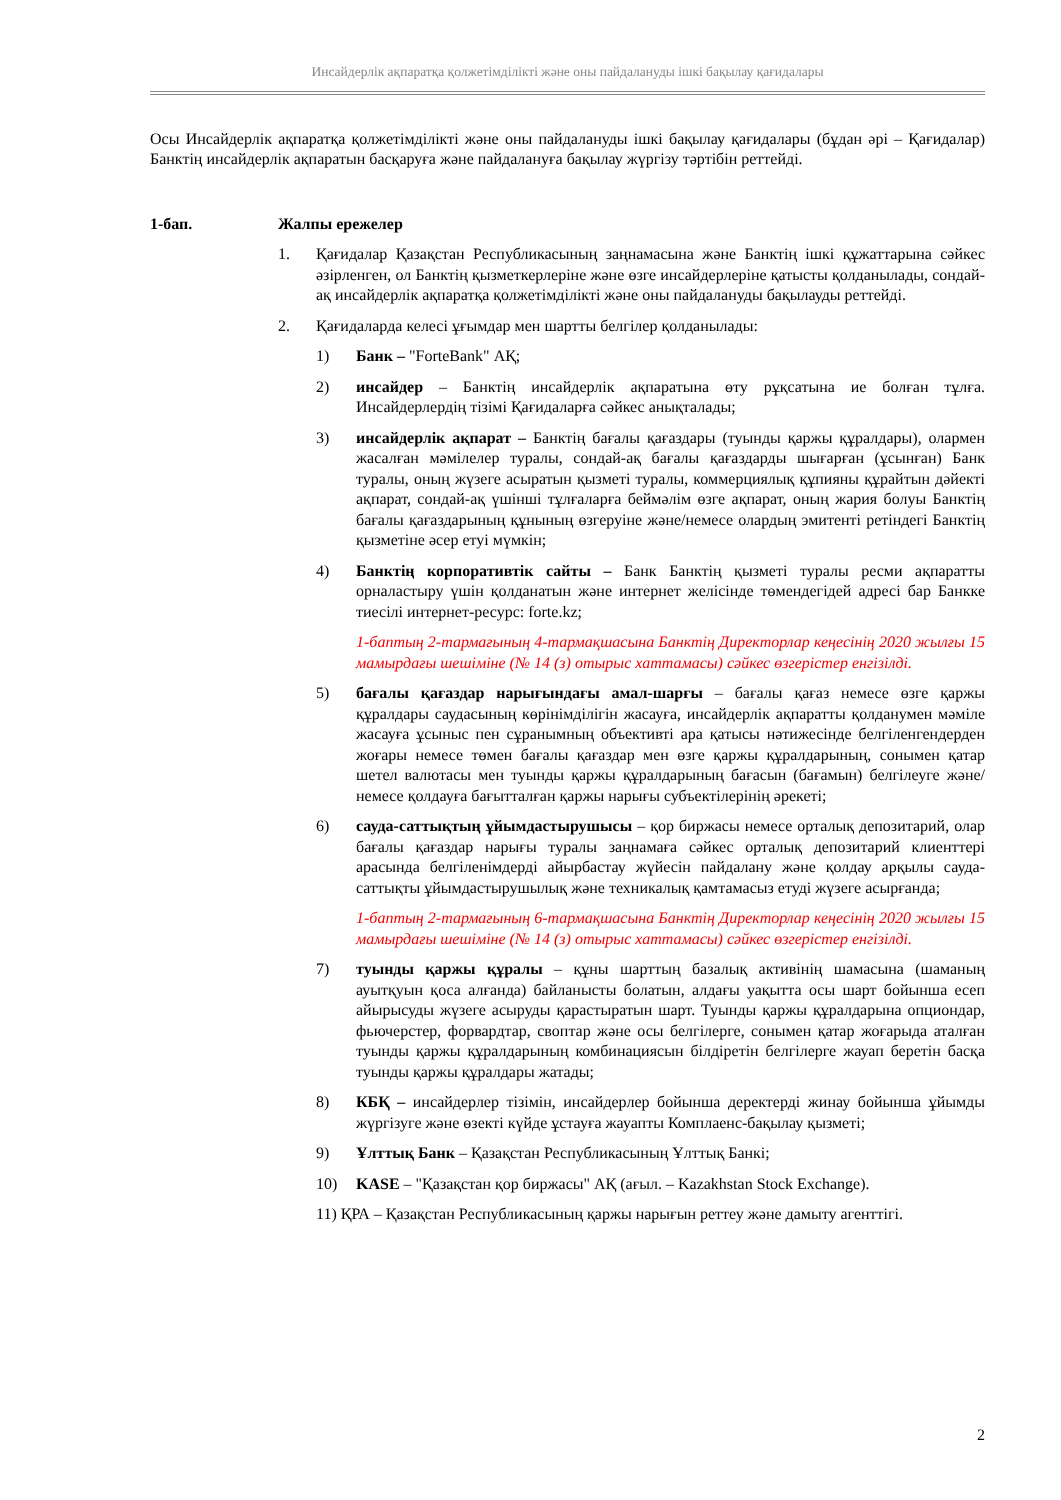Инсайдерлік ақпаратқа қолжетімділікті және оны пайдалануды ішкі бақылау қағидалары
Осы Инсайдерлік ақпаратқа қолжетімділікті және оны пайдалануды ішкі бақылау қағидалары (бұдан әрі – Қағидалар) Банктің инсайдерлік ақпаратын басқаруға және пайдалануға бақылау жүргізу тәртібін реттейді.
1-бап. Жалпы ережелер
1. Қағидалар Қазақстан Республикасының заңнамасына және Банктің ішкі құжаттарына сәйкес әзірленген, ол Банктің қызметкерлеріне және өзге инсайдерлеріне қатысты қолданылады, сондай-ақ инсайдерлік ақпаратқа қолжетімділікті және оны пайдалануды бақылауды реттейді.
2. Қағидаларда келесі ұғымдар мен шартты белгілер қолданылады:
1) Банк – "ForteBank" АҚ;
2) инсайдер – Банктің инсайдерлік ақпаратына өту рұқсатына ие болған тұлға. Инсайдерлердің тізімі Қағидаларға сәйкес анықталады;
3) инсайдерлік ақпарат – Банктің бағалы қағаздары (туынды қаржы құралдары), олармен жасалған мәмілелер туралы, сондай-ақ бағалы қағаздарды шығарған (ұсынған) Банк туралы, оның жүзеге асыратын қызметі туралы, коммерциялық құпияны құрайтын дәйекті ақпарат, сондай-ақ үшінші тұлғаларға беймәлім өзге ақпарат, оның жария болуы Банктің бағалы қағаздарының құнының өзгеруіне және/немесе олардың эмитенті ретіндегі Банктің қызметіне әсер етуі мүмкін;
4) Банктің корпоративтік сайты – Банк Банктің қызметі туралы ресми ақпаратты орналастыру үшін қолданатын және интернет желісінде төмендегідей адресі бар Банкке тиесілі интернет-ресурс: forte.kz;
1-баптың 2-тармағының 4-тармақшасына Банктің Директорлар кеңесінің 2020 жылғы 15 мамырдағы шешіміне (№ 14 (з) отырыс хаттамасы) сәйкес өзгерістер енгізілді.
5) бағалы қағаздар нарығындағы амал-шарғы – бағалы қағаз немесе өзге қаржы құралдары саудасының көрінімділігін жасауға, инсайдерлік ақпаратты қолданумен мәміле жасауға ұсыныс пен сұранымның объективті ара қатысы нәтижесінде белгіленгендерден жоғары немесе төмен бағалы қағаздар мен өзге қаржы құралдарының, сонымен қатар шетел валютасы мен туынды қаржы құралдарының бағасын (бағамын) белгілеуге және/немесе қолдауға бағытталған қаржы нарығы субъектілерінің әрекеті;
6) сауда-саттықтың ұйымдастырушысы – қор биржасы немесе орталық депозитарий, олар бағалы қағаздар нарығы туралы заңнамаға сәйкес орталық депозитарий клиенттері арасында белгіленімдерді айырбастау жүйесін пайдалану және қолдау арқылы сауда-саттықты ұйымдастырушылық және техникалық қамтамасыз етуді жүзеге асырғанда;
1-баптың 2-тармағының 6-тармақшасына Банктің Директорлар кеңесінің 2020 жылғы 15 мамырдағы шешіміне (№ 14 (з) отырыс хаттамасы) сәйкес өзгерістер енгізілді.
7) туынды қаржы құралы – құны шарттың базалық активінің шамасына (шаманың ауытқуын қоса алғанда) байланысты болатын, алдағы уақытта осы шарт бойынша есеп айырысуды жүзеге асыруды қарастыратын шарт. Туынды қаржы құралдарына опциондар, фьючерстер, форвардтар, своптар және осы белгілерге, сонымен қатар жоғарыда аталған туынды қаржы құралдарының комбинациясын білдіретін белгілерге жауап беретін басқа туынды қаржы құралдары жатады;
8) КБҚ – инсайдерлер тізімін, инсайдерлер бойынша деректерді жинау бойынша ұйымды жүргізуге және өзекті күйде ұстауға жауапты Комплаенс-бақылау қызметі;
9) Ұлттық Банк – Қазақстан Республикасының Ұлттық Банкі;
10) KASE – "Қазақстан қор биржасы" АҚ (ағыл. – Kazakhstan Stock Exchange).
11) ҚРА – Қазақстан Республикасының қаржы нарығын реттеу және дамыту агенттігі.
2